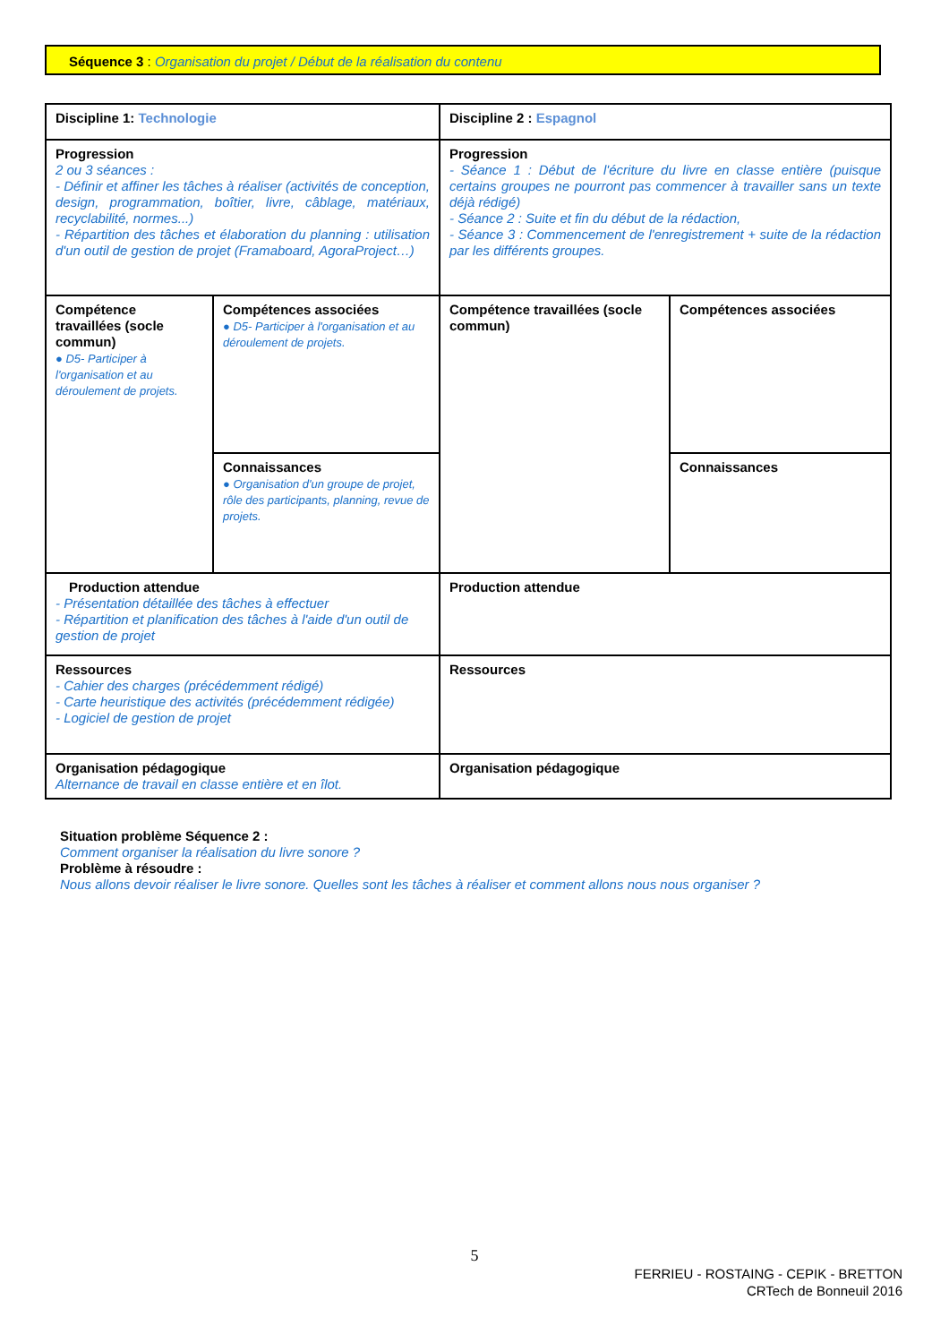Séquence 3 : Organisation du projet / Début de la réalisation du contenu
| Discipline 1: Technologie | | Discipline 2 : Espagnol | |
| Progression 2 ou 3 séances : - Définir et affiner les tâches à réaliser (activités de conception, design, programmation, boîtier, livre, câblage, matériaux, recyclabilité, normes...) - Répartition des tâches et élaboration du planning : utilisation d'un outil de gestion de projet (Framaboard, AgoraProject…) | | Progression - Séance 1 : Début de l'écriture du livre en classe entière (puisque certains groupes ne pourront pas commencer à travailler sans un texte déjà rédigé) - Séance 2 : Suite et fin du début de la rédaction, - Séance 3 : Commencement de l'enregistrement + suite de la rédaction par les différents groupes. | |
| Compétence travaillées (socle commun) ● D5- Participer à l'organisation et au déroulement de projets. | Compétences associées ● D5- Participer à l'organisation et au déroulement de projets. | Compétence travaillées (socle commun) | Compétences associées |
| | Connaissances ● Organisation d'un groupe de projet, rôle des participants, planning, revue de projets. | | Connaissances |
| Production attendue - Présentation détaillée des tâches à effectuer - Répartition et planification des tâches à l'aide d'un outil de gestion de projet | | Production attendue | |
| Ressources - Cahier des charges (précédemment rédigé) - Carte heuristique des activités (précédemment rédigée) - Logiciel de gestion de projet | | Ressources | |
| Organisation pédagogique Alternance de travail en classe entière et en îlot. | | Organisation pédagogique | |
Situation problème Séquence 2 :
Comment organiser la réalisation du livre sonore ?
Problème à résoudre :
Nous allons devoir réaliser le livre sonore. Quelles sont les tâches à réaliser et comment allons nous nous organiser ?
5
FERRIEU - ROSTAING - CEPIK - BRETTON
CRTech de Bonneuil 2016